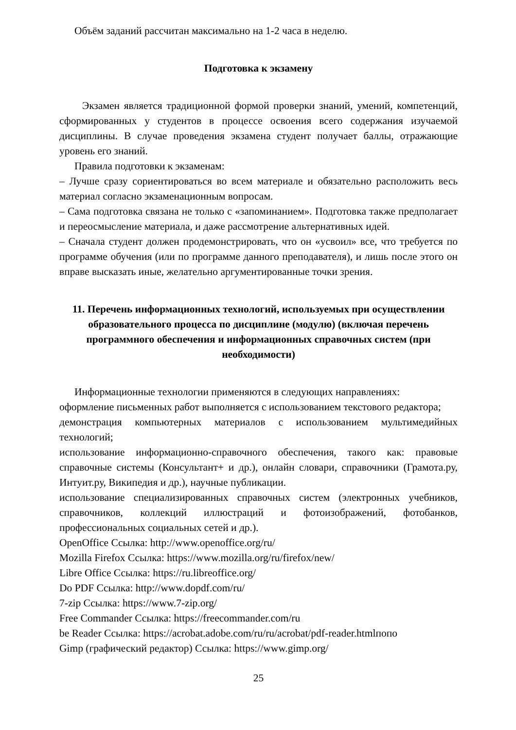Объём заданий рассчитан максимально на 1-2 часа в неделю.
Подготовка к экзамену
Экзамен является традиционной формой проверки знаний, умений, компетенций, сформированных у студентов в процессе освоения всего содержания изучаемой дисциплины. В случае проведения экзамена студент получает баллы, отражающие уровень его знаний.
Правила подготовки к экзаменам:
– Лучше сразу сориентироваться во всем материале и обязательно расположить весь материал согласно экзаменационным вопросам.
– Сама подготовка связана не только с «запоминанием». Подготовка также предполагает и переосмысление материала, и даже рассмотрение альтернативных идей.
– Сначала студент должен продемонстрировать, что он «усвоил» все, что требуется по программе обучения (или по программе данного преподавателя), и лишь после этого он вправе высказать иные, желательно аргументированные точки зрения.
11. Перечень информационных технологий, используемых при осуществлении образовательного процесса по дисциплине (модулю) (включая перечень программного обеспечения и информационных справочных систем (при необходимости)
Информационные технологии применяются в следующих направлениях:
оформление письменных работ выполняется с использованием текстового редактора;
демонстрация компьютерных материалов с использованием мультимедийных технологий;
использование информационно-справочного обеспечения, такого как: правовые справочные системы (Консультант+ и др.), онлайн словари, справочники (Грамота.ру, Интуит.ру, Википедия и др.), научные публикации.
использование специализированных справочных систем (электронных учебников, справочников, коллекций иллюстраций и фотоизображений, фотобанков, профессиональных социальных сетей и др.).
OpenOffice Ссылка: http://www.openoffice.org/ru/
Mozilla Firefox Ссылка: https://www.mozilla.org/ru/firefox/new/
Libre Office Ссылка: https://ru.libreoffice.org/
Do PDF Ссылка: http://www.dopdf.com/ru/
7-zip Ссылка: https://www.7-zip.org/
Free Commander Ссылка: https://freecommander.com/ru
be Reader Ссылка: https://acrobat.adobe.com/ru/ru/acrobat/pdf-reader.htmlпопо
Gimp (графический редактор) Ссылка: https://www.gimp.org/
25